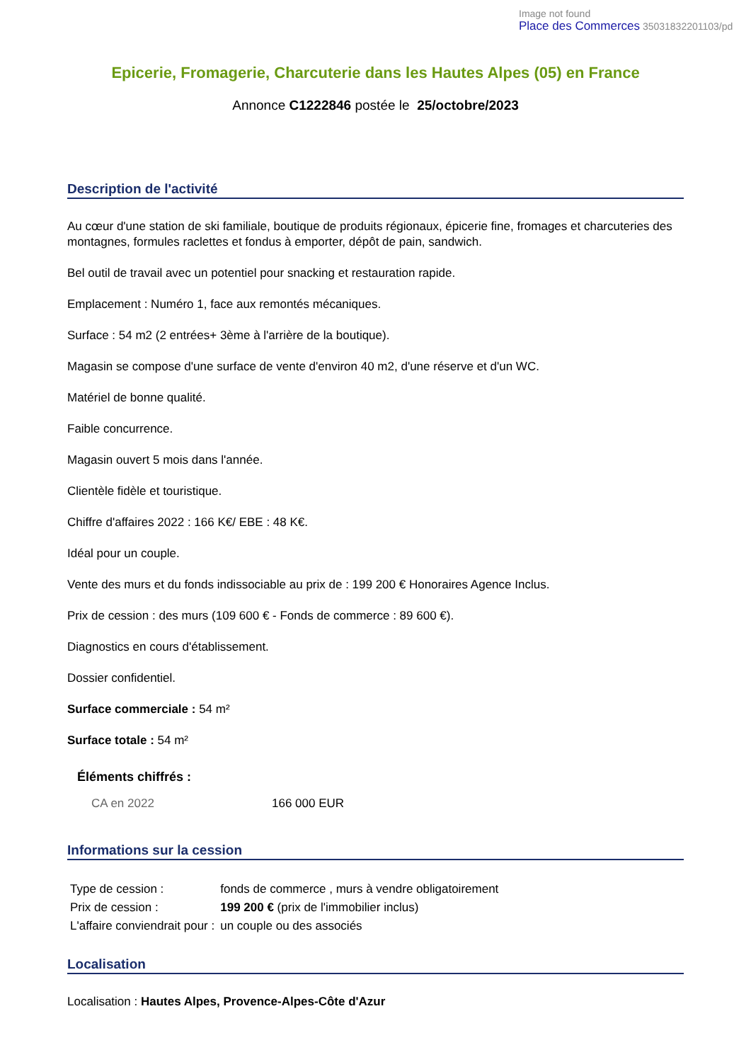Image not found
Place des Commerces 35031832201103/pd
Epicerie, Fromagerie, Charcuterie dans les Hautes Alpes (05) en France
Annonce C1222846 postée le 25/octobre/2023
Description de l'activité
Au cœur d'une station de ski familiale, boutique de produits régionaux, épicerie fine, fromages et charcuteries des montagnes, formules raclettes et fondus à emporter, dépôt de pain, sandwich.
Bel outil de travail avec un potentiel pour snacking et restauration rapide.
Emplacement : Numéro 1, face aux remontés mécaniques.
Surface : 54 m2 (2 entrées+ 3ème à l'arrière de la boutique).
Magasin se compose d'une surface de vente d'environ 40 m2, d'une réserve et d'un WC.
Matériel de bonne qualité.
Faible concurrence.
Magasin ouvert 5 mois dans l'année.
Clientèle fidèle et touristique.
Chiffre d'affaires 2022 : 166 K€/ EBE : 48 K€.
Idéal pour un couple.
Vente des murs et du fonds indissociable au prix de : 199 200 € Honoraires Agence Inclus.
Prix de cession : des murs (109 600 € - Fonds de commerce : 89 600 €).
Diagnostics en cours d'établissement.
Dossier confidentiel.
Surface commerciale : 54 m²
Surface totale : 54 m²
Éléments chiffrés :
| CA en 2022 | 166 000 EUR |
Informations sur la cession
| Type de cession : | fonds de commerce , murs à vendre obligatoirement |
| Prix de cession : | 199 200 € (prix de l'immobilier inclus) |
| L'affaire conviendrait pour : | un couple ou des associés |
Localisation
Localisation : Hautes Alpes, Provence-Alpes-Côte d'Azur